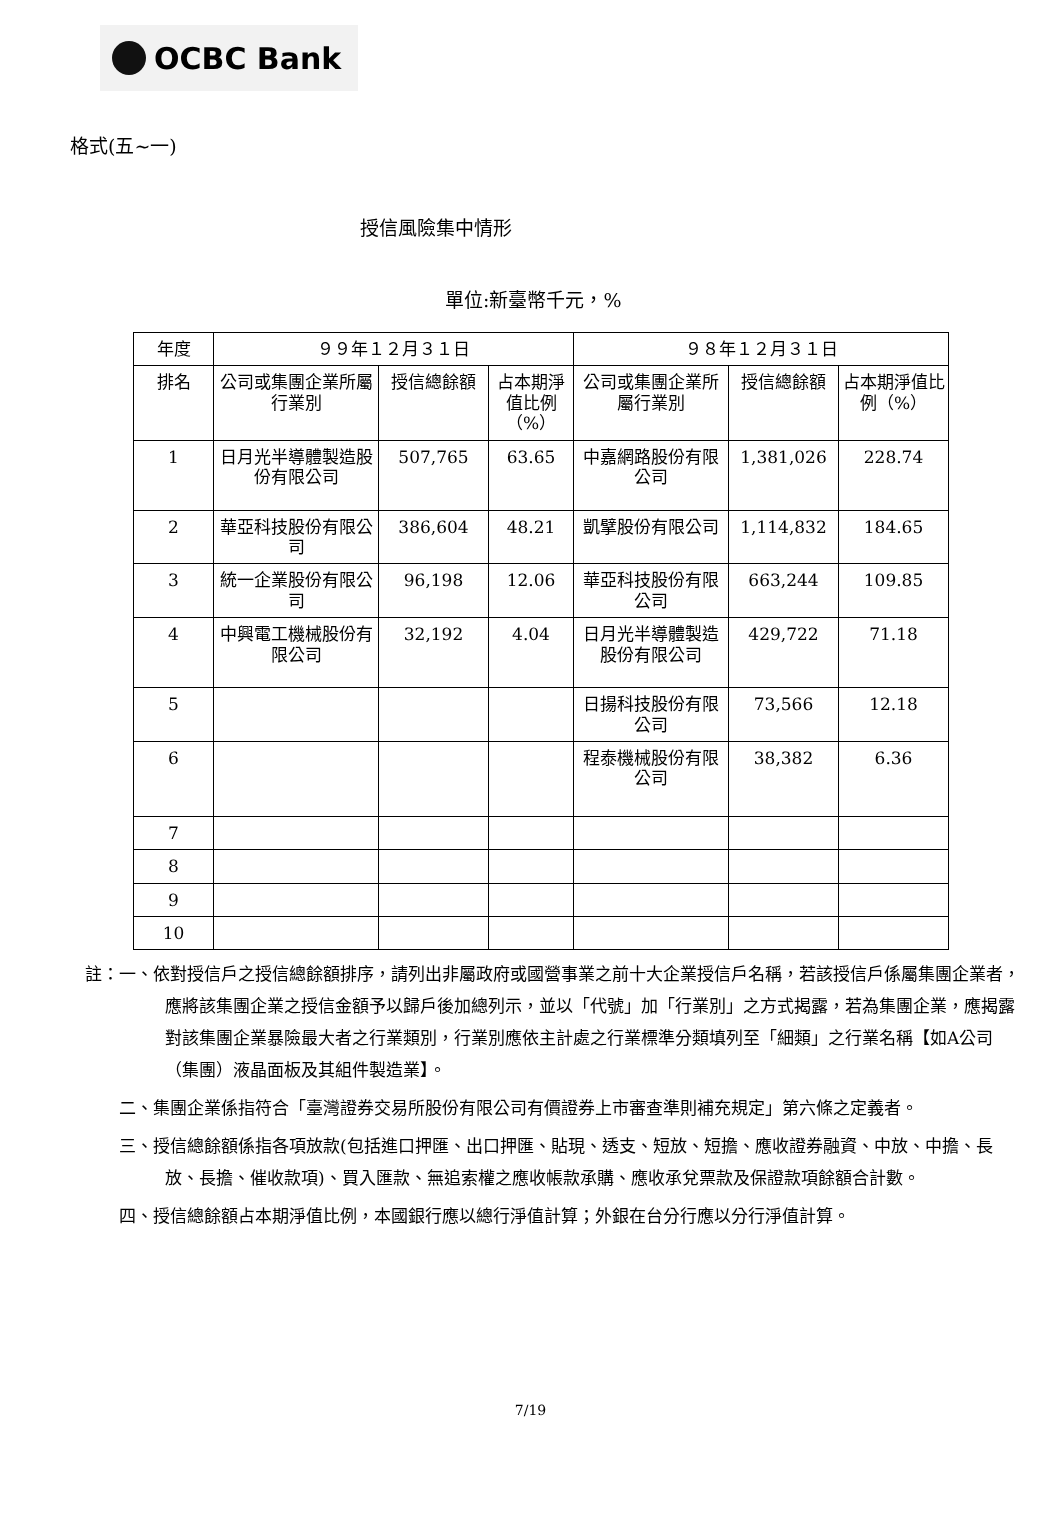OCBC Bank
格式(五~一)
授信風險集中情形
單位:新臺幣千元，%
| 年度 | ９９年１２月３１日 | | | ９８年１２月３１日 | | |
| --- | --- | --- | --- | --- | --- | --- |
| 排名 | 公司或集團企業所屬行業別 | 授信總餘額 | 占本期淨值比例（%） | 公司或集團企業所屬行業別 | 授信總餘額 | 占本期淨值比例（%） |
| 1 | 日月光半導體製造股份有限公司 | 507,765 | 63.65 | 中嘉網路股份有限公司 | 1,381,026 | 228.74 |
| 2 | 華亞科技股份有限公司 | 386,604 | 48.21 | 凱擘股份有限公司 | 1,114,832 | 184.65 |
| 3 | 統一企業股份有限公司 | 96,198 | 12.06 | 華亞科技股份有限公司 | 663,244 | 109.85 |
| 4 | 中興電工機械股份有限公司 | 32,192 | 4.04 | 日月光半導體製造股份有限公司 | 429,722 | 71.18 |
| 5 | | | | 日揚科技股份有限公司 | 73,566 | 12.18 |
| 6 | | | | 程泰機械股份有限公司 | 38,382 | 6.36 |
| 7 | | | | | | |
| 8 | | | | | | |
| 9 | | | | | | |
| 10 | | | | | | |
註：一、依對授信戶之授信總餘額排序，請列出非屬政府或國營事業之前十大企業授信戶名稱，若該授信戶係屬集團企業者，應將該集團企業之授信金額予以歸戶後加總列示，並以「代號」加「行業別」之方式揭露，若為集團企業，應揭露對該集團企業暴險最大者之行業類別，行業別應依主計處之行業標準分類填列至「細類」之行業名稱【如A公司（集團）液晶面板及其組件製造業】。
　　二、集團企業係指符合「臺灣證券交易所股份有限公司有價證券上市審查準則補充規定」第六條之定義者。
　　三、授信總餘額係指各項放款(包括進口押匯、出口押匯、貼現、透支、短放、短擔、應收證券融資、中放、中擔、長放、長擔、催收款項)、買入匯款、無追索權之應收帳款承購、應收承兌票款及保證款項餘額合計數。
　　四、授信總餘額占本期淨值比例，本國銀行應以總行淨值計算；外銀在台分行應以分行淨值計算。
7/19